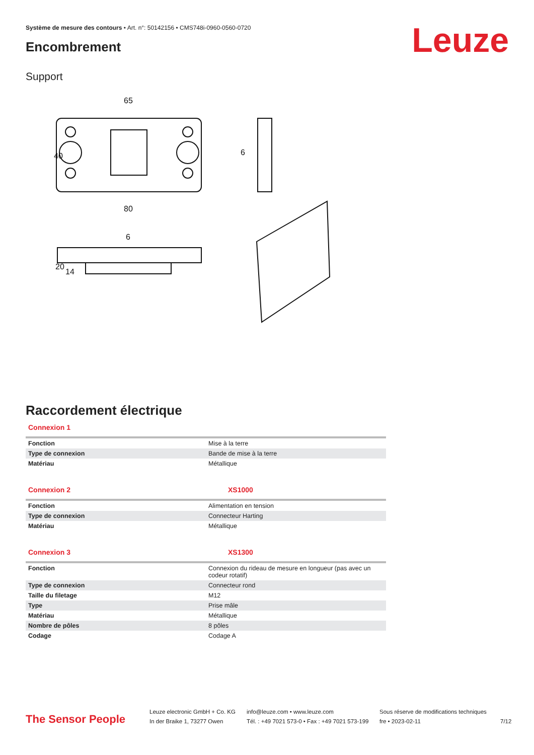Système de mesure des contours • Art. n°: 50142156 • CMS748i-0960-0560-0720
Leuze Encombrement
Support
65
80
6
40
6
20
14
Raccordement électrique
Connexion 1
| Fonction | Mise à la terre |
| Type de connexion | Bande de mise à la terre |
| Matériau | Métallique |
Connexion 2 XS1000
| Fonction | Alimentation en tension |
| Type de connexion | Connecteur Harting |
| Matériau | Métallique |
Connexion 3 XS1300
| Fonction | Connexion du rideau de mesure en longueur (pas avec un codeur rotatif) |
| Type de connexion | Connecteur rond |
| Taille du filetage | M12 |
| Type | Prise mâle |
| Matériau | Métallique |
| Nombre de pôles | 8 pôles |
| Codage | Codage A |
The Sensor People
Leuze electronic GmbH + Co. KG
In der Braike 1, 73277 Owen
info@leuze.com • www.leuze.com
Tél. : +49 7021 573-0 • Fax : +49 7021 573-199
Sous réserve de modifications techniques
fre • 2023-02-11
7/12